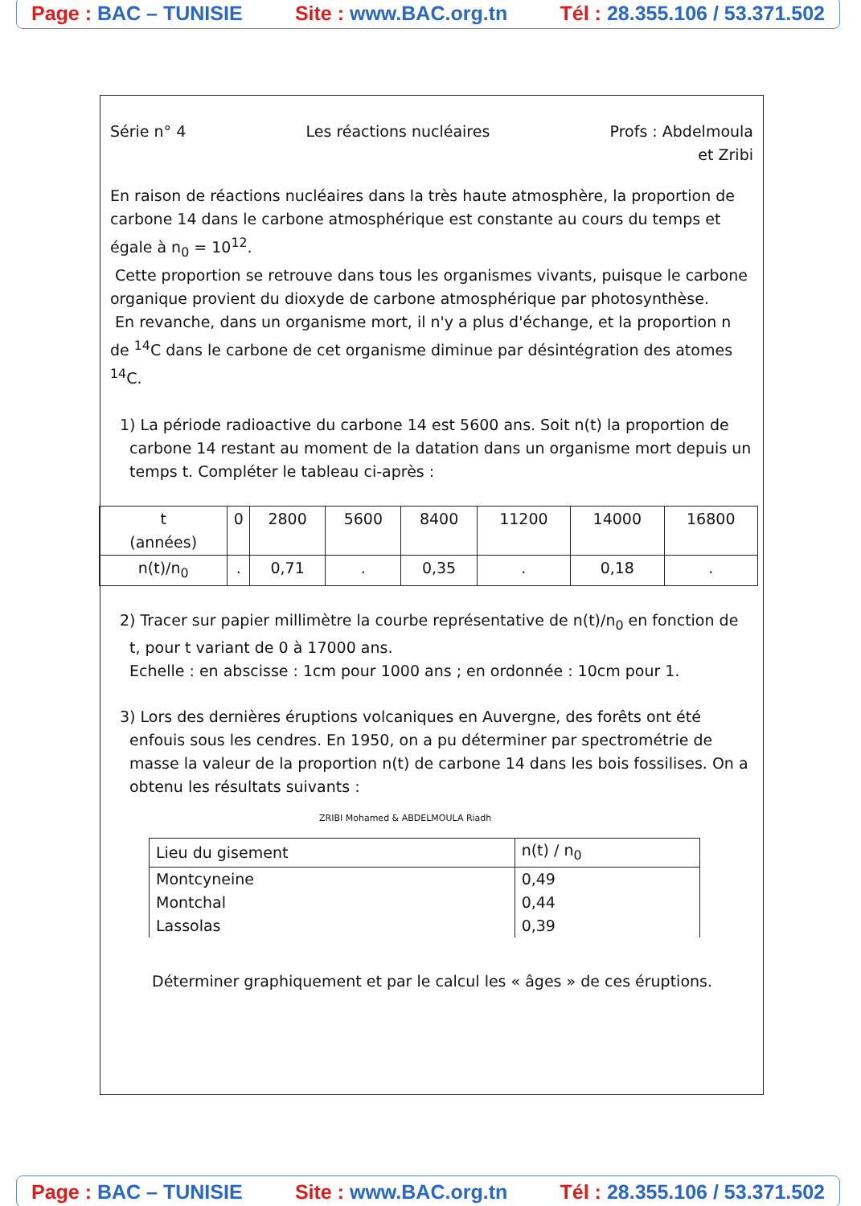Page : BAC – TUNISIE Site : www.BAC.org.tn Tél : 28.355.106 / 53.371.502
Série n° 4 Les réactions nucléaires Profs : Abdelmoula
et Zribi
En raison de réactions nucléaires dans la très haute atmosphère, la proportion de carbone 14 dans le carbone atmosphérique est constante au cours du temps et égale à n<sub>0</sub> = 10<sup>12</sup>.
Cette proportion se retrouve dans tous les organismes vivants, puisque le carbone organique provient du dioxyde de carbone atmosphérique par photosynthèse.
En revanche, dans un organisme mort, il n'y a plus d'échange, et la proportion n de <sup>14</sup>C dans le carbone de cet organisme diminue par désintégration des atomes <sup>14</sup>C.
1) La période radioactive du carbone 14 est 5600 ans. Soit n(t) la proportion de carbone 14 restant au moment de la datation dans un organisme mort depuis un temps t. Compléter le tableau ci-après :
| t (années) | 0 | 2800 | 5600 | 8400 | 11200 | 14000 | 16800 |
| n(t)/n<sub>0</sub> | . | 0,71 | . | 0,35 | . | 0,18 | . |
2) Tracer sur papier millimètre la courbe représentative de n(t)/n<sub>0</sub> en fonction de t, pour t variant de 0 à 17000 ans.
Echelle : en abscisse : 1cm pour 1000 ans ; en ordonnée : 10cm pour 1.
3) Lors des dernières éruptions volcaniques en Auvergne, des forêts ont été enfouis sous les cendres. En 1950, on a pu déterminer par spectrométrie de masse la valeur de la proportion n(t) de carbone 14 dans les bois fossilises. On a obtenu les résultats suivants :
ZRIBI Mohamed & ABDELMOULA Riadh
| Lieu du gisement | n(t) / n<sub>0</sub> |
| --- | --- |
| Montcyneine Montchal Lassolas | 0,49 0,44 0,39 |
Déterminer graphiquement et par le calcul les « âges » de ces éruptions.
Page : BAC – TUNISIE Site : www.BAC.org.tn Tél : 28.355.106 / 53.371.502